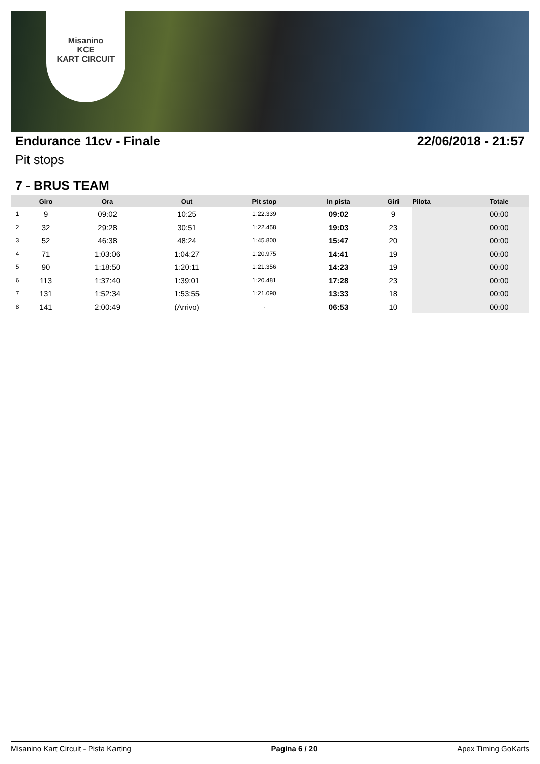Misanino
KCE
KART CIRCUIT
Endurance 11cv - Finale 22/06/2018 - 21:57
Pit stops
7 - BRUS TEAM
| | Giro | Ora | Out | Pit stop | In pista | Giri | Pilota | Totale |
| --- | --- | --- | --- | --- | --- | --- | --- | --- |
| 1 | 9 | 09:02 | 10:25 | 1:22.339 | 09:02 | 9 | | 00:00 |
| 2 | 32 | 29:28 | 30:51 | 1:22.458 | 19:03 | 23 | | 00:00 |
| 3 | 52 | 46:38 | 48:24 | 1:45.800 | 15:47 | 20 | | 00:00 |
| 4 | 71 | 1:03:06 | 1:04:27 | 1:20.975 | 14:41 | 19 | | 00:00 |
| 5 | 90 | 1:18:50 | 1:20:11 | 1:21.356 | 14:23 | 19 | | 00:00 |
| 6 | 113 | 1:37:40 | 1:39:01 | 1:20.481 | 17:28 | 23 | | 00:00 |
| 7 | 131 | 1:52:34 | 1:53:55 | 1:21.090 | 13:33 | 18 | | 00:00 |
| 8 | 141 | 2:00:49 | (Arrivo) | - | 06:53 | 10 | | 00:00 |
Misanino Kart Circuit - Pista Karting Pagina 6 / 20 Apex Timing GoKarts